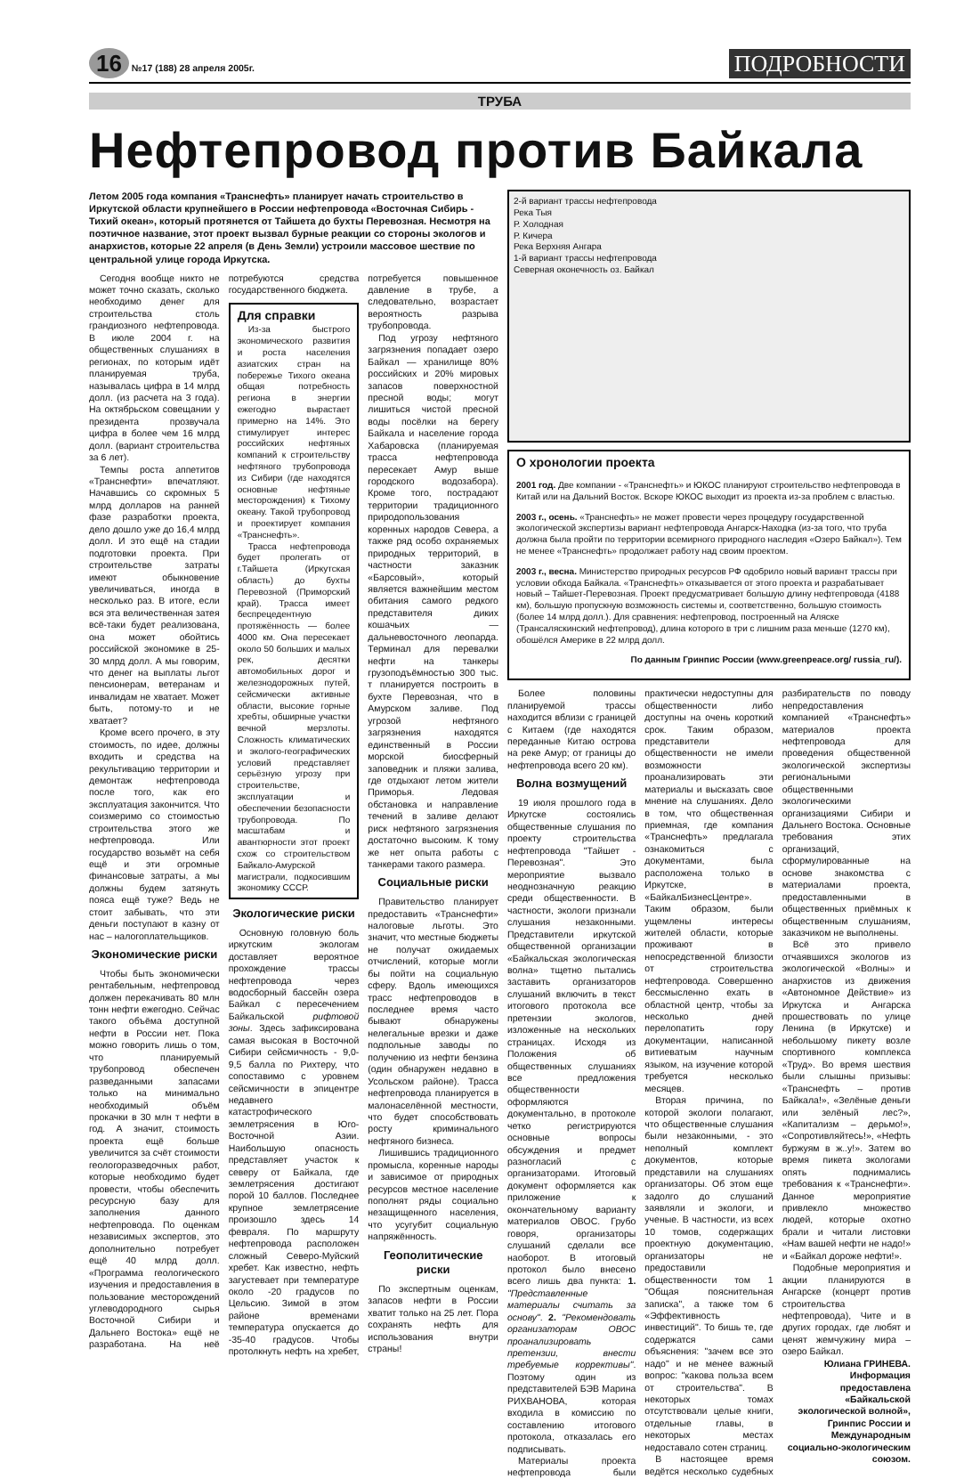16 №17 (188) 28 апреля 2005г. ПОДРОБНОСТИ
ТРУБА
Нефтепровод против Байкала
Летом 2005 года компания «Транснефть» планирует начать строительство в Иркутской области крупнейшего в России нефтепровода «Восточная Сибирь - Тихий океан», который протянется от Тайшета до бухты Перевозная. Несмотря на поэтичное название, этот проект вызвал бурные реакции со стороны экологов и анархистов, которые 22 апреля (в День Земли) устроили массовое шествие по центральной улице города Иркутска.
Сегодня вообще никто не может точно сказать, сколько необходимо денег для строительства столь грандиозного нефтепровода. В июле 2004 г. на общественных слушаниях в регионах, по которым идёт планируемая труба, называлась цифра в 14 млрд долл. (из расчета на 3 года). На октябрьском совещании у президента прозвучала цифра в более чем 16 млрд долл. (вариант строительства за 6 лет).
Темпы роста аппетитов «Транснефти» впечатляют. Начавшись со скромных 5 млрд долларов на ранней фазе разработки проекта, дело дошло уже до 16,4 млрд долл. И это ещё на стадии подготовки проекта. При строительстве затраты имеют обыкновение увеличиваться, иногда в несколько раз. В итоге, если вся эта величественная затея всё-таки будет реализована, она может обойтись российской экономике в 25-30 млрд долл. А мы говорим, что денег на выплаты льгот пенсионерам, ветеранам и инвалидам не хватает. Может быть, потому-то и не хватает?
Кроме всего прочего, в эту стоимость, по идее, должны входить и средства на рекультивацию территории и демонтаж нефтепровода после того, как его эксплуатация закончится. Что соизмеримо со стоимостью строительства этого же нефтепровода. Или государство возьмёт на себя ещё и эти огромные финансовые затраты, а мы должны будем затянуть пояса ещё туже? Ведь не стоит забывать, что эти деньги поступают в казну от нас – налогоплательщиков.
Экономические риски
Чтобы быть экономически рентабельным, нефтепровод должен перекачивать 80 млн тонн нефти ежегодно. Сейчас такого объёма доступной нефти в России нет. Пока можно говорить лишь о том, что планируемый трубопровод обеспечен разведанными запасами только на минимально необходимый объём прокачки в 30 млн т нефти в год. А значит, стоимость проекта ещё больше увеличится за счёт стоимости геологоразведочных работ, которые необходимо будет провести, чтобы обеспечить ресурсную базу для заполнения данного нефтепровода. По оценкам независимых экспертов, это дополнительно потребует ещё 40 млрд долл. «Программа геологического изучения и предоставления в пользование месторождений углеводородного сырья Восточной Сибири и Дальнего Востока» ещё не разработана. На неё потребуются средства государственного бюджета.
Для справки
Из-за быстрого экономического развития и роста населения азиатских стран на побережье Тихого океана общая потребность региона в энергии ежегодно вырастает примерно на 14%. Это стимулирует интерес российских нефтяных компаний к строительству нефтяного трубопровода из Сибири (где находятся основные нефтяные месторождения) к Тихому океану. Такой трубопровод и проектирует компания «Транснефть».
Трасса нефтепровода будет пролегать от г.Тайшета (Иркутская область) до бухты Перевозной (Приморский край). Трасса имеет беспрецедентную протяжённость — более 4000 км. Она пересекает около 50 больших и малых рек, десятки автомобильных дорог и железнодорожных путей, сейсмически активные области, высокие горные хребты, обширные участки вечной мерзлоты. Сложность климатических и эколого-географических условий представляет серьёзную угрозу при строительстве, эксплуатации и обеспечении безопасности трубопровода. По масштабам и авантюрности этот проект схож со строительством Байкало-Амурской магистрали, подкосившим экономику СССР.
Экологические риски
Основную головную боль иркутским экологам доставляет вероятное прохождение трассы нефтепровода через водосборный бассейн озера Байкал с пересечением Байкальской рифтовой зоны. Здесь зафиксирована самая высокая в Восточной Сибири сейсмичность - 9,0-9,5 балла по Рихтеру, что сопоставимо с уровнем сейсмичности в эпицентре недавнего катастрофического землетрясения в Юго-Восточной Азии. Наибольшую опасность представляет участок к северу от Байкала, где землетрясения достигают порой 10 баллов. Последнее крупное землетрясение произошло здесь 14 февраля. По маршруту нефтепровода расположен сложный Северо-Муйский хребет. Как известно, нефть загустевает при температуре около -20 градусов по Цельсию. Зимой в этом районе временами температура опускается до -35-40 градусов. Чтобы протолкнуть нефть на хребет, потребуется повышенное давление в трубе, а следовательно, возрастает вероятность разрыва трубопровода.
Под угрозу нефтяного загрязнения попадает озеро Байкал — хранилище 80% российских и 20% мировых запасов поверхностной пресной воды; могут лишиться чистой пресной воды посёлки на берегу Байкала и население города Хабаровска (планируемая трасса нефтепровода пересекает Амур выше городского водозабора). Кроме того, пострадают территории традиционного природопользования коренных народов Севера, а также ряд особо охраняемых природных территорий, в частности заказник «Барсовый», который является важнейшим местом обитания самого редкого представителя диких кошачьих — дальневосточного леопарда. Терминал для перевалки нефти на танкеры грузоподъёмностью 300 тыс. т планируется построить в бухте Перевозная, что в Амурском заливе. Под угрозой нефтяного загрязнения находятся единственный в России морской биосферный заповедник и пляжи залива, где отдыхают летом жители Приморья. Ледовая обстановка и направление течений в заливе делают риск нефтяного загрязнения достаточно высоким. К тому же нет опыта работы с танкерами такого размера.
Социальные риски
Правительство планирует предоставить «Транснефти» налоговые льготы. Это значит, что местные бюджеты не получат ожидаемых отчислений, которые могли бы пойти на социальную сферу. Вдоль имеющихся трасс нефтепроводов в последнее время часто бывают обнаружены нелегальные врезки и даже подпольные заводы по получению из нефти бензина (один обнаружен недавно в Усольском районе). Трасса нефтепровода планируется в малонаселённой местности, что будет способствовать росту криминального нефтяного бизнеса.
Лишившись традиционного промысла, коренные народы и зависимое от природных ресурсов местное население пополнят ряды социально незащищенного населения, что усугубит социальную напряжённость.
Геополитические риски
По экспертным оценкам, запасов нефти в России хватит только на 25 лет. Пора сохранять нефть для использования внутри страны!
2-й вариант трассы нефтепровода
Река Тыя
Р. Холодная
Р. Кичера
Река Верхняя Ангара
1-й вариант трассы нефтепровода
Северная оконечность оз. Байкал
О хронологии проекта
2001 год. Две компании - «Транснефть» и ЮКОС планируют строительство нефтепровода в Китай или на Дальний Восток. Вскоре ЮКОС выходит из проекта из-за проблем с властью.
2003 г., осень. «Транснефть» не может провести через процедуру государственной экологической экспертизы вариант нефтепровода Ангарск-Находка (из-за того, что труба должна была пройти по территории всемирного природного наследия «Озеро Байкал»). Тем не менее «Транснефть» продолжает работу над своим проектом.
2003 г., весна. Министерство природных ресурсов РФ одобрило новый вариант трассы при условии обхода Байкала. «Транснефть» отказывается от этого проекта и разрабатывает новый – Тайшет-Перевозная. Проект предусматривает большую длину нефтепровода (4188 км), большую пропускную возможность системы и, соответственно, большую стоимость (более 14 млрд долл.). Для сравнения: нефтепровод, построенный на Аляске (Трансаляскинский нефтепровод), длина которого в три с лишним раза меньше (1270 км), обошёлся Америке в 22 млрд долл.
По данным Гринпис России (www.greenpeace.org/ russia_ru/).
Более половины планируемой трассы находится вблизи с границей с Китаем (где находятся переданные Китаю острова на реке Амур; от границы до нефтепровода всего 20 км).
Волна возмущений
19 июля прошлого года в Иркутске состоялись общественные слушания по проекту строительства нефтепровода "Тайшет - Перевозная". Это мероприятие вызвало неоднозначную реакцию среди общественности. В частности, экологи признали слушания незаконными. Представители иркутской общественной организации «Байкальская экологическая волна» тщетно пытались заставить организаторов слушаний включить в текст итогового протокола все претензии экологов, изложенные на нескольких страницах. Исходя из Положения об общественных слушаниях все предложения общественности оформляются документально, в протоколе четко регистрируются основные вопросы обсуждения и предмет разногласий с организаторами. Итоговый документ оформляется как приложение к окончательному варианту материалов ОВОС. Грубо говоря, организаторы слушаний сделали все наоборот. В итоговый протокол было внесено всего лишь два пункта: 1. "Представленные материалы считать за основу". 2. "Рекомендовать организаторам ОВОС проанализировать претензии, внести требуемые коррективы". Поэтому один из представителей БЭВ Марина РИХВАНОВА, которая входила в комиссию по составлению итогового протокола, отказалась его подписывать.
Материалы проекта нефтепровода были практически недоступны для общественности либо доступны на очень короткий срок. Таким образом, представители общественности не имели возможности проанализировать эти материалы и высказать свое мнение на слушаниях. Дело в том, что общественная приемная, где компания «Транснефть» предлагала ознакомиться с документами, была расположена только в Иркутске, в «БайкалБизнесЦентре». Таким образом, были ущемлены интересы жителей области, которые проживают в непосредственной близости от строительства нефтепровода. Совершенно бессмысленно ехать в областной центр, чтобы за несколько дней перелопатить гору документации, написанной витиеватым научным языком, на изучение которой требуется несколько месяцев.
Вторая причина, по которой экологи полагают, что общественные слушания были незаконными, - это неполный комплект документов, которые представили на слушаниях организаторы. Об этом еще задолго до слушаний заявляли и экологи, и ученые. В частности, из всех 10 томов, содержащих проектную документацию, организаторы не предоставили общественности том 1 "Общая пояснительная записка", а также том 6 «Эффективность инвестиций". То бишь те, где содержатся сами объяснения: "зачем все это надо" и не менее важный вопрос: "какова польза всем от строительства". В некоторых томах отсутствовали целые книги, отдельные главы, в некоторых местах недоставало сотен страниц.
В настоящее время ведётся несколько судебных разбирательств по поводу непредоставления компанией «Транснефть» материалов проекта нефтепровода для проведения общественной экологической экспертизы региональными общественными экологическими организациями Сибири и Дальнего Востока. Основные требования этих организаций, сформулированные на основе знакомства с материалами проекта, предоставленными в общественных приёмных к общественным слушаниям, заказчиком не выполнены.
Всё это привело отчаявшихся экологов из экологической «Волны» и анархистов из движения «Автономное Действие» из Иркутска и Ангарска прошествовать по улице Ленина (в Иркутске) и небольшому пикету возле спортивного комплекса «Труд». Во время шествия были слышны призывы: «Транснефть – против Байкала!», «Зелёные деньги или зелёный лес?», «Капитализм – дерьмо!», «Сопротивляйтесь!», «Нефть буржуям в ж..у!». Затем во время пикета экологами опять поднимались требования к «Транснефти». Данное мероприятие привлекло множество людей, которые охотно брали и читали листовки «Нам вашей нефти не надо!» и «Байкал дороже нефти!».
Подобные мероприятия и акции планируются в Ангарске (концерт против строительства нефтепровода), Чите и в других городах, где любят и ценят жемчужину мира – озеро Байкал.
Юлиана ГРИНЕВА.
Информация предоставлена «Байкальской экологической волной», Гринпис России и Международным социально-экологическим союзом.